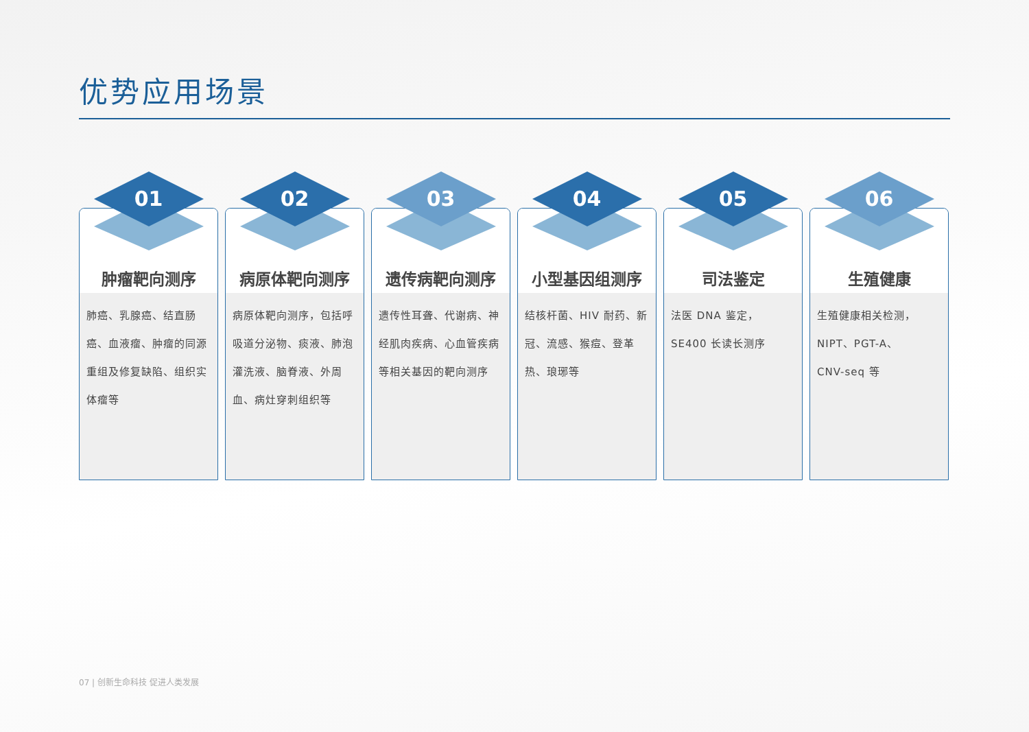优势应用场景
01
肿瘤靶向测序
肺癌、乳腺癌、结直肠癌、血液瘤、肿瘤的同源重组及修复缺陷、组织实体瘤等
02
病原体靶向测序
病原体靶向测序，包括呼吸道分泌物、痰液、肺泡灌洗液、脑脊液、外周血、病灶穿刺组织等
03
遗传病靶向测序
遗传性耳聋、代谢病、神经肌肉疾病、心血管疾病等相关基因的靶向测序
04
小型基因组测序
结核杆菌、HIV 耐药、新冠、流感、猴痘、登革热、琅琊等
05
司法鉴定
法医 DNA 鉴定，
SE400 长读长测序
06
生殖健康
生殖健康相关检测，
NIPT、PGT-A、
CNV-seq 等
07 | 创新生命科技 促进人类发展